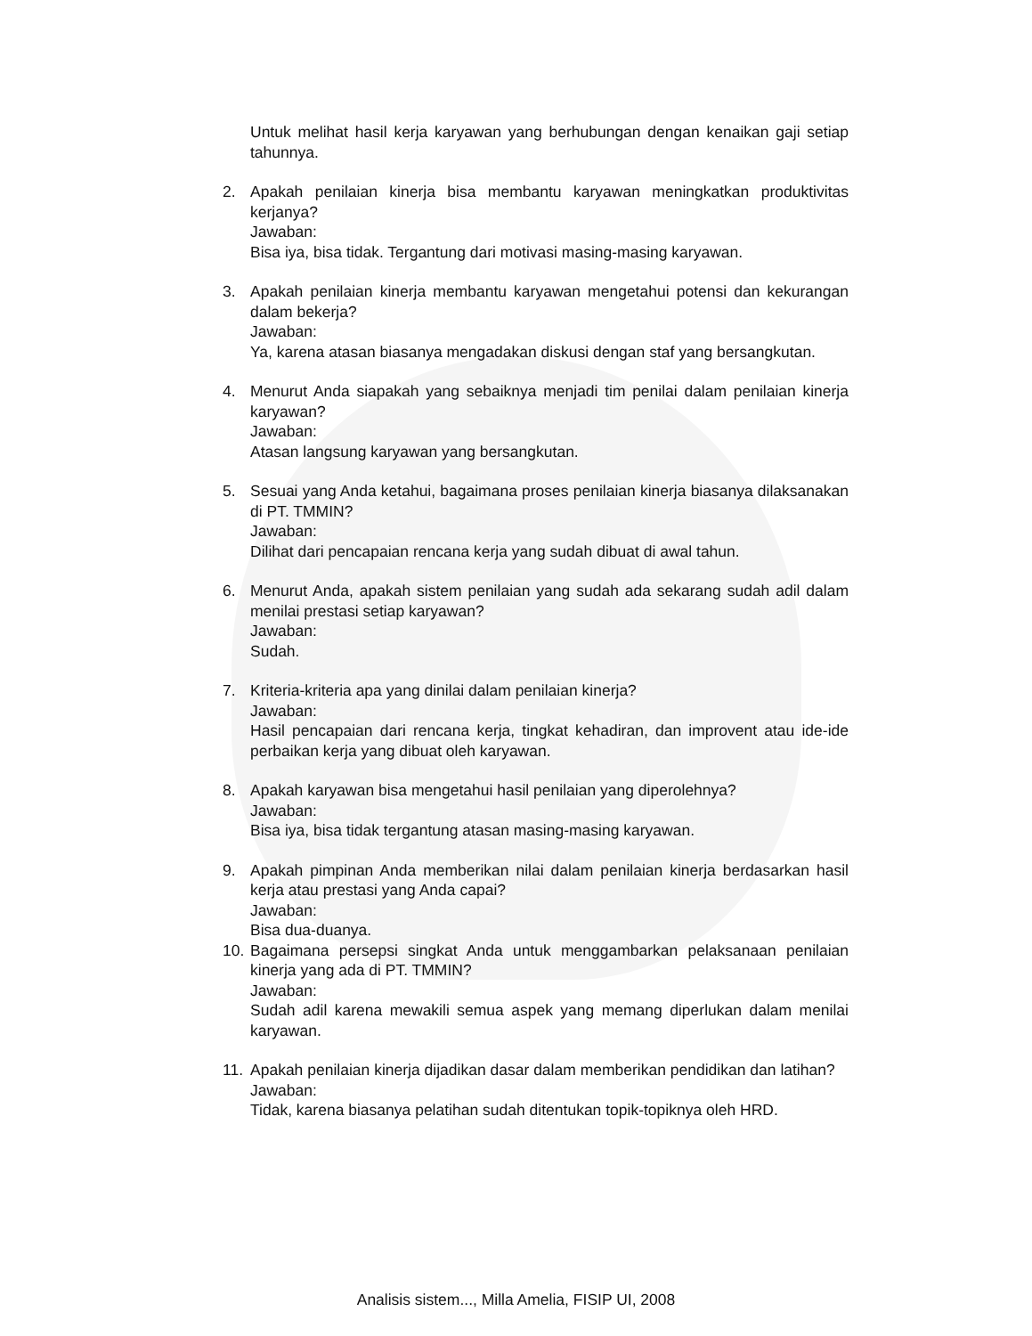Untuk melihat hasil kerja karyawan yang berhubungan dengan kenaikan gaji setiap tahunnya.
2. Apakah penilaian kinerja bisa membantu karyawan meningkatkan produktivitas kerjanya?
Jawaban:
Bisa iya, bisa tidak. Tergantung dari motivasi masing-masing karyawan.
3. Apakah penilaian kinerja membantu karyawan mengetahui potensi dan kekurangan dalam bekerja?
Jawaban:
Ya, karena atasan biasanya mengadakan diskusi dengan staf yang bersangkutan.
4. Menurut Anda siapakah yang sebaiknya menjadi tim penilai dalam penilaian kinerja karyawan?
Jawaban:
Atasan langsung karyawan yang bersangkutan.
5. Sesuai yang Anda ketahui, bagaimana proses penilaian kinerja biasanya dilaksanakan di PT. TMMIN?
Jawaban:
Dilihat dari pencapaian rencana kerja yang sudah dibuat di awal tahun.
6. Menurut Anda, apakah sistem penilaian yang sudah ada sekarang sudah adil dalam menilai prestasi setiap karyawan?
Jawaban:
Sudah.
7. Kriteria-kriteria apa yang dinilai dalam penilaian kinerja?
Jawaban:
Hasil pencapaian dari rencana kerja, tingkat kehadiran, dan improvent atau ide-ide perbaikan kerja yang dibuat oleh karyawan.
8. Apakah karyawan bisa mengetahui hasil penilaian yang diperolehnya?
Jawaban:
Bisa iya, bisa tidak tergantung atasan masing-masing karyawan.
9. Apakah pimpinan Anda memberikan nilai dalam penilaian kinerja berdasarkan hasil kerja atau prestasi yang Anda capai?
Jawaban:
Bisa dua-duanya.
10.
Bagaimana persepsi singkat Anda untuk menggambarkan pelaksanaan penilaian kinerja yang ada di PT. TMMIN?
Jawaban:
Sudah adil karena mewakili semua aspek yang memang diperlukan dalam menilai karyawan.
11.
Apakah penilaian kinerja dijadikan dasar dalam memberikan pendidikan dan latihan?
Jawaban:
Tidak, karena biasanya pelatihan sudah ditentukan topik-topiknya oleh HRD.
Analisis sistem..., Milla Amelia, FISIP UI, 2008